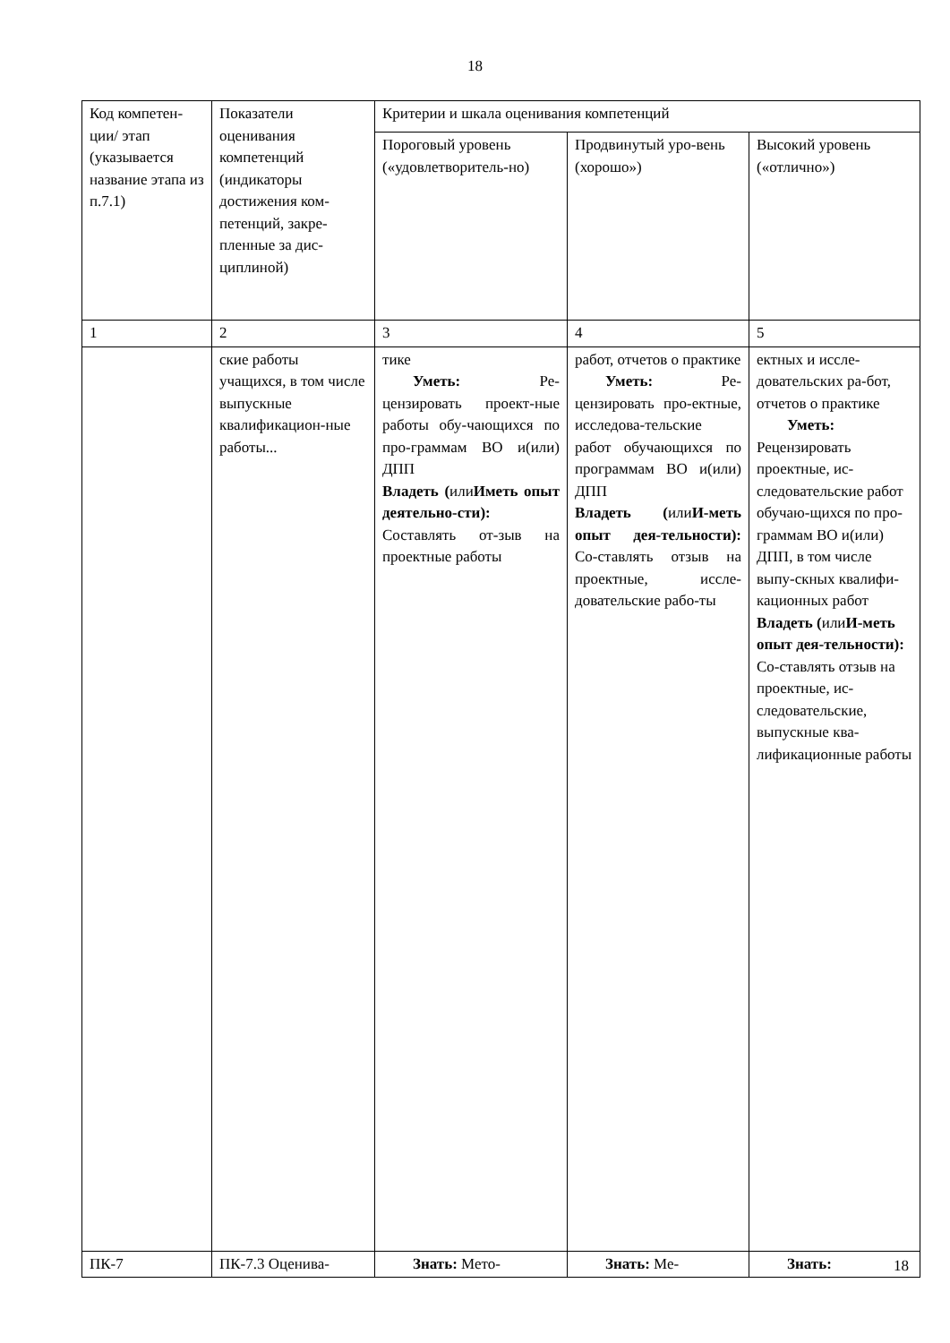18
| Код компетен-ции/ этап (указывается название этапа из п.7.1) | Показатели оценивания компетенций (индикаторы достижения ком-петенций, закре-пленные за дис-циплиной) | Критерии и шкала оценивания компетенций | | |
| --- | --- | --- | --- | --- |
| | | Пороговый уровень («удовлетворитель-но) | Продвинутый уро-вень (хорошо») | Высокий уровень («отлично») |
| 1 | 2 | 3 | 4 | 5 |
| | ские работы учащихся, в том числе выпускные квалификацион-ные работы... | тике Уметь: Ре-цензировать проект-ные работы обу-чающихся по про-граммам ВО и(или) ДПП Владеть ( или Иметь опыт деятельно-сти): Составлять от-зыв на проектные работы | работ, отчетов о практике Уметь: Ре-цензировать про-ектные, исследова-тельские работ обучающихся по программам ВО и(или) ДПП Владеть ( или И-меть опыт дея-тельности): Со-ставлять отзыв на проектные, иссле-довательские рабо-ты | ектных и иссле-довательских ра-бот, отчетов о практике Уметь: Рецензировать проектные, ис-следовательские работ обучаю-щихся по про-граммам ВО и(или) ДПП, в том числе выпу-скных квалифи-кационных работ Владеть ( или И-меть опыт дея-тельности): Со-ставлять отзыв на проектные, ис-следовательские, выпускные ква-лификационные работы |
| ПК-7 | ПК-7.3 Оценива- | Знать: Мето- | Знать: Ме- | Знать: |
18